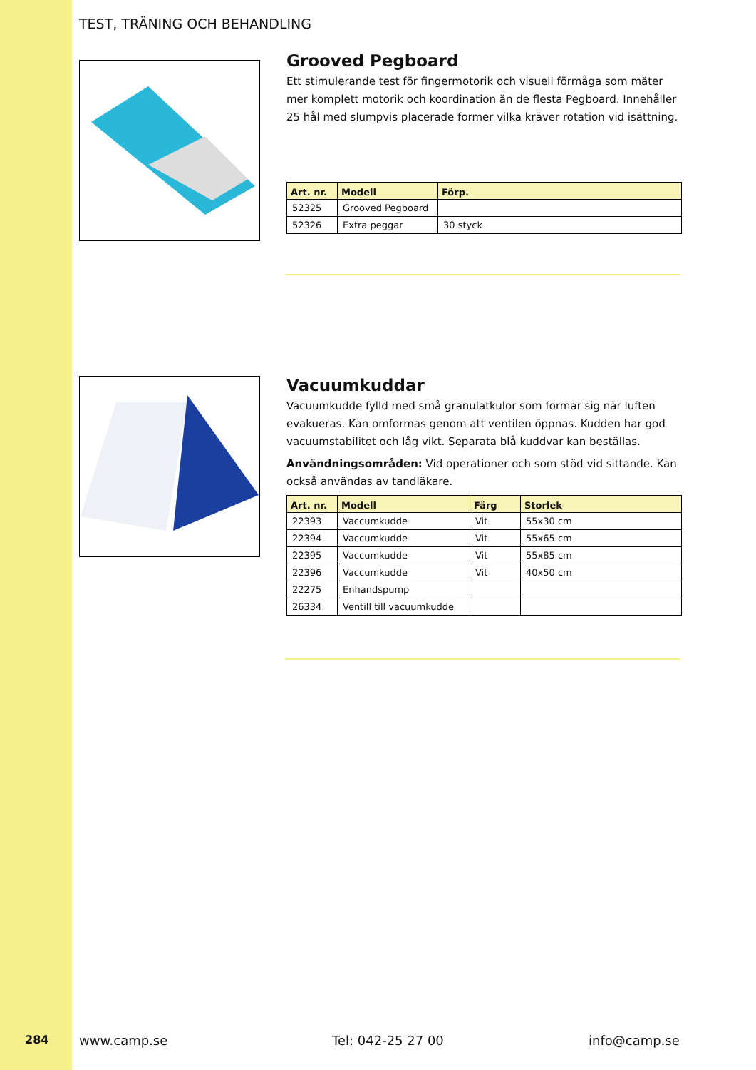284 www.camp.se Tel: 042-25 27 00 info@camp.se
TEST, TRÄNING OCH BEHANDLING
Grooved Pegboard
Ett stimulerande test för fingermotorik och visuell förmåga som mäter mer komplett motorik och koordination än de flesta Pegboard. Innehåller 25 hål med slumpvis placerade former vilka kräver rotation vid isättning.
| Art. nr. | Modell | Förp. |
| --- | --- | --- |
| 52325 | Grooved Pegboard | |
| 52326 | Extra peggar | 30 styck |
Vacuumkuddar
Vacuumkudde fylld med små granulatkulor som formar sig när luften evakueras. Kan omformas genom att ventilen öppnas. Kudden har god vacuumstabilitet och låg vikt. Separata blå kuddvar kan beställas.
Användningsområden: Vid operationer och som stöd vid sittande. Kan också användas av tandläkare.
| Art. nr. | Modell | Färg | Storlek |
| --- | --- | --- | --- |
| 22393 | Vaccumkudde | Vit | 55x30 cm |
| 22394 | Vaccumkudde | Vit | 55x65 cm |
| 22395 | Vaccumkudde | Vit | 55x85 cm |
| 22396 | Vaccumkudde | Vit | 40x50 cm |
| 22275 | Enhandspump | | |
| 26334 | Ventill till vacuumkudde | | |